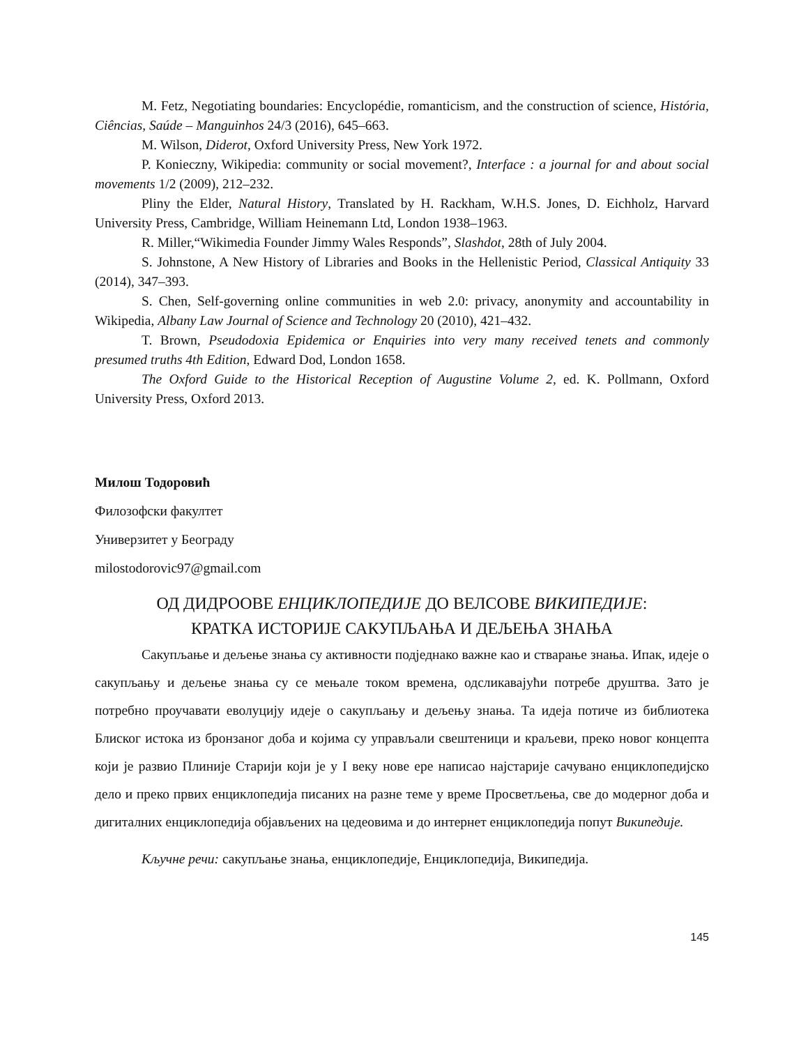M. Fetz, Negotiating boundaries: Encyclopédie, romanticism, and the construction of science, História, Ciências, Saúde – Manguinhos 24/3 (2016), 645–663.
M. Wilson, Diderot, Oxford University Press, New York 1972.
P. Konieczny, Wikipedia: community or social movement?, Interface : a journal for and about social movements 1/2 (2009), 212–232.
Pliny the Elder, Natural History, Translated by H. Rackham, W.H.S. Jones, D. Eichholz, Harvard University Press, Cambridge, William Heinemann Ltd, London 1938–1963.
R. Miller,“Wikimedia Founder Jimmy Wales Responds”, Slashdot, 28th of July 2004.
S. Johnstone, A New History of Libraries and Books in the Hellenistic Period, Classical Antiquity 33 (2014), 347–393.
S. Chen, Self-governing online communities in web 2.0: privacy, anonymity and accountability in Wikipedia, Albany Law Journal of Science and Technology 20 (2010), 421–432.
T. Brown, Pseudodoxia Epidemica or Enquiries into very many received tenets and commonly presumed truths 4th Edition, Edward Dod, London 1658.
The Oxford Guide to the Historical Reception of Augustine Volume 2, ed. K. Pollmann, Oxford University Press, Oxford 2013.
Милош Тодоровић
Филозофски факултет
Универзитет у Београду
milostodorovic97@gmail.com
ОД ДИДРООВЕ ЕНЦИКЛОПЕДИЈЕ ДО ВЕЛСОВЕ ВИКИПЕДИЈЕ:
КРАТКА ИСТОРИЈЕ САКУПЉАЊА И ДЕЉЕЊА ЗНАЊА
Сакупљање и дељење знања су активности подједнако важне као и стварање знања. Ипак, идеје о сакупљању и дељење знања су се мењале током времена, одсликавајући потребе друштва. Зато је потребно проучавати еволуцију идеје о сакупљању и дељењу знања. Та идеја потиче из библиотека Блиског истока из бронзаног доба и којима су управљали свештеници и краљеви, преко новог концепта који је развио Плиније Старији који је у I веку нове ере написао најстарије сачувано енциклопедијско дело и преко првих енциклопедија писаних на разне теме у време Просветљења, све до модерног доба и дигиталних енциклопедија објављених на цедеовима и до интернет енциклопедија попут Википедије.
Кључне речи: сакупљање знања, енциклопедије, Енциклопедија, Википедија.
145